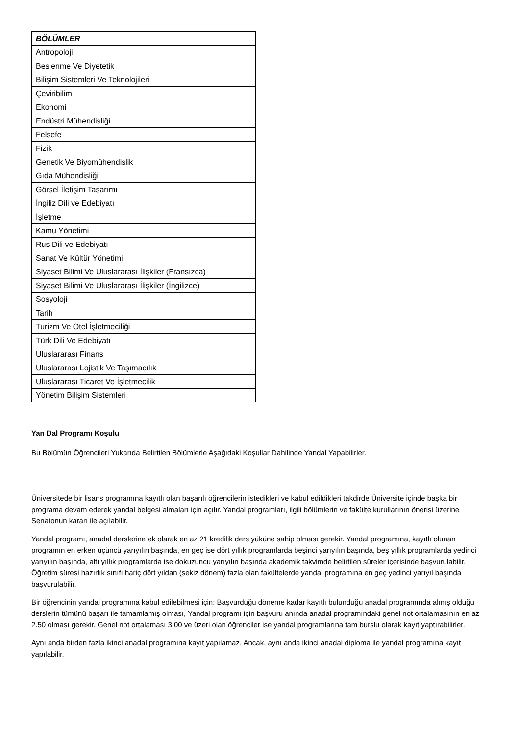| BÖLÜMLER |
| --- |
| Antropoloji |
| Beslenme Ve Diyetetik |
| Bilişim Sistemleri Ve Teknolojileri |
| Çeviribilim |
| Ekonomi |
| Endüstri Mühendisliği |
| Felsefe |
| Fizik |
| Genetik Ve Biyomühendislik |
| Gıda Mühendisliği |
| Görsel İletişim Tasarımı |
| İngiliz Dili ve Edebiyatı |
| İşletme |
| Kamu Yönetimi |
| Rus Dili ve Edebiyatı |
| Sanat Ve Kültür Yönetimi |
| Siyaset Bilimi Ve Uluslararası İlişkiler (Fransızca) |
| Siyaset Bilimi Ve Uluslararası İlişkiler (İngilizce) |
| Sosyoloji |
| Tarih |
| Turizm Ve Otel İşletmeciliği |
| Türk Dili Ve Edebiyatı |
| Uluslararası Finans |
| Uluslararası Lojistik Ve Taşımacılık |
| Uluslararası Ticaret Ve İşletmecilik |
| Yönetim Bilişim Sistemleri |
Yan Dal Programı Koşulu
Bu Bölümün Öğrencileri Yukarıda Belirtilen Bölümlerle Aşağıdaki Koşullar Dahilinde Yandal Yapabilirler.
Üniversitede bir lisans programına kayıtlı olan başarılı öğrencilerin istedikleri ve kabul edildikleri takdirde Üniversite içinde başka bir programa devam ederek yandal belgesi almaları için açılır. Yandal programları, ilgili bölümlerin ve fakülte kurullarının önerisi üzerine Senatonun kararı ile açılabilir.
Yandal programı, anadal derslerine ek olarak en az 21 kredilik ders yüküne sahip olması gerekir. Yandal programına, kayıtlı olunan programın en erken üçüncü yarıyılın başında, en geç ise dört yıllık programlarda beşinci yarıyılın başında, beş yıllık programlarda yedinci yarıyılın başında, altı yıllık programlarda ise dokuzuncu yarıyılın başında akademik takvimde belirtilen süreler içerisinde başvurulabilir. Öğretim süresi hazırlık sınıfı hariç dört yıldan (sekiz dönem) fazla olan fakültelerde yandal programına en geç yedinci yarıyıl başında başvurulabilir.
Bir öğrencinin yandal programına kabul edilebilmesi için: Başvurduğu döneme kadar kayıtlı bulunduğu anadal programında almış olduğu derslerin tümünü başarı ile tamamlamış olması, Yandal programı için başvuru anında anadal programındaki genel not ortalamasının en az 2.50 olması gerekir. Genel not ortalaması 3,00 ve üzeri olan öğrenciler ise yandal programlarına tam burslu olarak kayıt yaptırabilirler.
Aynı anda birden fazla ikinci anadal programına kayıt yapılamaz. Ancak, aynı anda ikinci anadal diploma ile yandal programına kayıt yapılabilir.